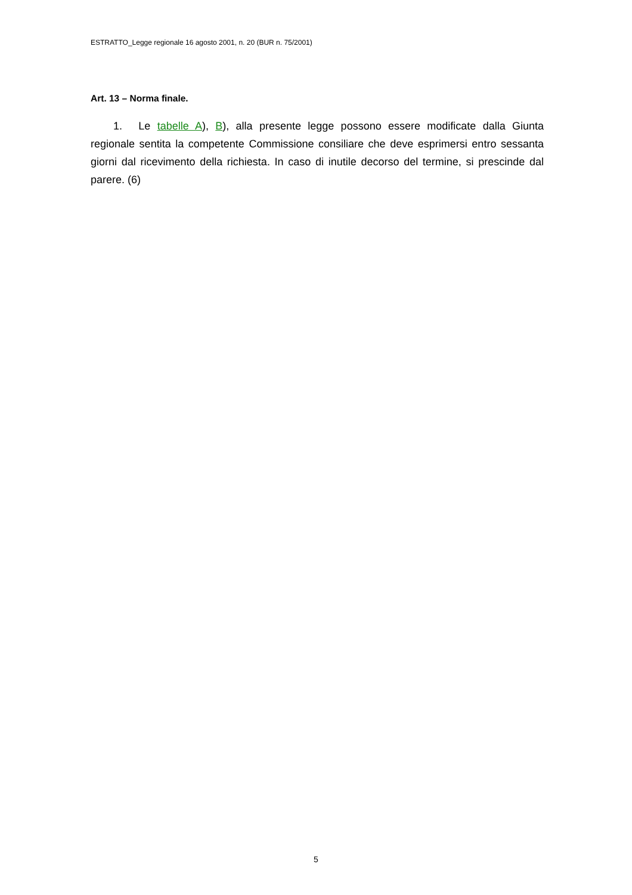ESTRATTO_Legge regionale 16 agosto 2001, n. 20 (BUR n. 75/2001)
Art. 13 – Norma finale.
1. Le tabelle A), B), alla presente legge possono essere modificate dalla Giunta regionale sentita la competente Commissione consiliare che deve esprimersi entro sessanta giorni dal ricevimento della richiesta. In caso di inutile decorso del termine, si prescinde dal parere. (6)
5